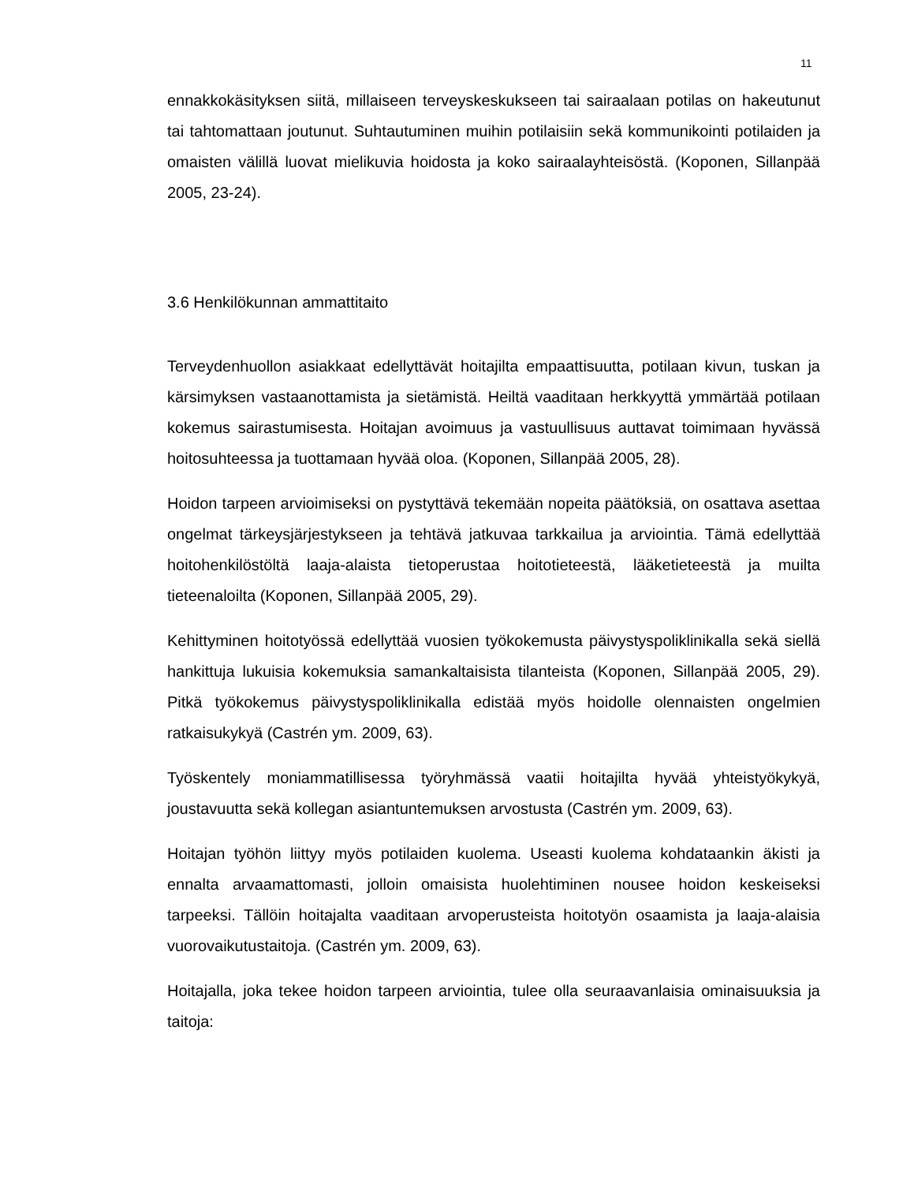11
ennakkokäsityksen siitä, millaiseen terveyskeskukseen tai sairaalaan potilas on hakeutunut tai tahtomattaan joutunut. Suhtautuminen muihin potilaisiin sekä kommunikointi potilaiden ja omaisten välillä luovat mielikuvia hoidosta ja koko sairaalayhteisöstä. (Koponen, Sillanpää 2005, 23-24).
3.6 Henkilökunnan ammattitaito
Terveydenhuollon asiakkaat edellyttävät hoitajilta empaattisuutta, potilaan kivun, tuskan ja kärsimyksen vastaanottamista ja sietämistä. Heiltä vaaditaan herkkyyttä ymmärtää potilaan kokemus sairastumisesta. Hoitajan avoimuus ja vastuullisuus auttavat toimimaan hyvässä hoitosuhteessa ja tuottamaan hyvää oloa. (Koponen, Sillanpää 2005, 28).
Hoidon tarpeen arvioimiseksi on pystyttävä tekemään nopeita päätöksiä, on osattava asettaa ongelmat tärkeysjärjestykseen ja tehtävä jatkuvaa tarkkailua ja arviointia. Tämä edellyttää hoitohenkilöstöltä laaja-alaista tietoperustaa hoitotieteestä, lääketieteestä ja muilta tieteenaloilta (Koponen, Sillanpää 2005, 29).
Kehittyminen hoitotyössä edellyttää vuosien työkokemusta päivystyspoliklinikalla sekä siellä hankittuja lukuisia kokemuksia samankaltaisista tilanteista (Koponen, Sillanpää 2005, 29). Pitkä työkokemus päivystyspoliklinikalla edistää myös hoidolle olennaisten ongelmien ratkaisukykyä (Castrén ym. 2009, 63).
Työskentely moniammatillisessa työryhmässä vaatii hoitajilta hyvää yhteistyökykyä, joustavuutta sekä kollegan asiantuntemuksen arvostusta (Castrén ym. 2009, 63).
Hoitajan työhön liittyy myös potilaiden kuolema. Useasti kuolema kohdataankin äkisti ja ennalta arvaamattomasti, jolloin omaisista huolehtiminen nousee hoidon keskeiseksi tarpeeksi. Tällöin hoitajalta vaaditaan arvoperusteista hoitotyön osaamista ja laaja-alaisia vuorovaikutustaitoja. (Castrén ym. 2009, 63).
Hoitajalla, joka tekee hoidon tarpeen arviointia, tulee olla seuraavanlaisia ominaisuuksia ja taitoja: